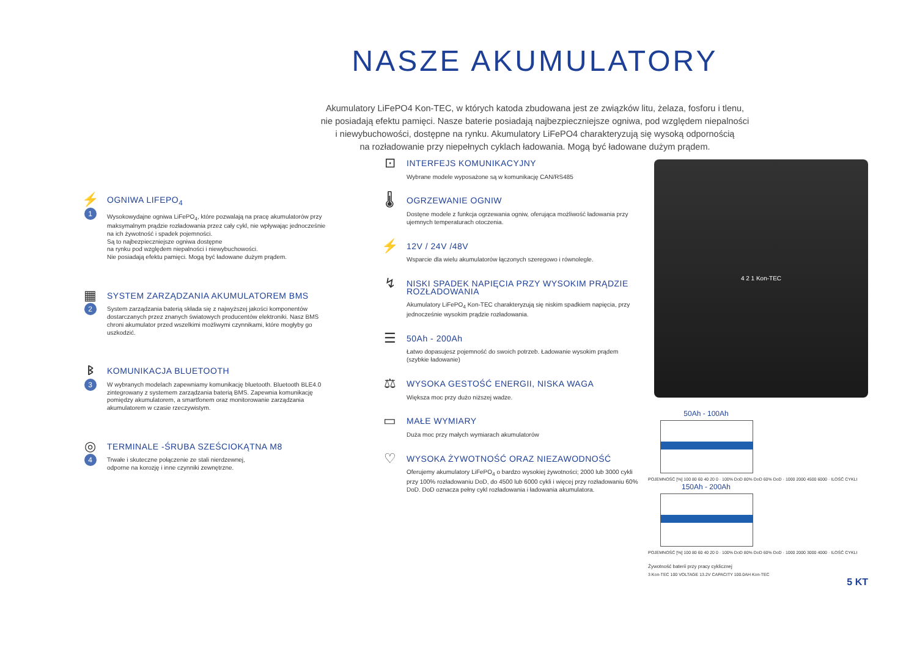NASZE AKUMULATORY
Akumulatory LiFePO4 Kon-TEC, w których katoda zbudowana jest ze związków litu, żelaza, fosforu i tlenu,
nie posiadają efektu pamięci. Nasze baterie posiadają najbezpieczniejsze ogniwa, pod względem niepalności
i niewybuchowości, dostępne na rynku. Akumulatory LiFePO4 charakteryzują się wysoką odpornością
na rozładowanie przy niepełnych cyklach ładowania. Mogą być ładowane dużym prądem.
⚡
1
OGNIWA LIFEPO<sub>4</sub>
Wysokowydajne ogniwa LiFePO<sub>4</sub>, które pozwalają na pracę akumulatorów przy maksymalnym prądzie rozładowania przez cały cykl, nie wpływając jednocześnie na ich żywotność i spadek pojemności.
Są to najbezpieczniejsze ogniwa dostępne
na rynku pod względem niepalności i niewybuchowości.
Nie posiadają efektu pamięci. Mogą być ładowane dużym prądem.
▦
2
SYSTEM ZARZĄDZANIA AKUMULATOREM BMS
System zarządzania baterią składa się z najwyższej jakości komponentów dostarczanych przez znanych światowych producentów elektroniki. Nasz BMS chroni akumulator przed wszelkimi możliwymi czynnikami, które mogłyby go uszkodzić.
ᛒ
3
KOMUNIKACJA BLUETOOTH
W wybranych modelach zapewniamy komunikację bluetooth. Bluetooth BLE4.0 zintegrowany z systemem zarządzania baterią BMS. Zapewnia komunikację pomiędzy akumulatorem, a smartfonem oraz monitorowanie zarządzania akumulatorem w czasie rzeczywistym.
◎
4
TERMINALE -ŚRUBA SZEŚCIOKĄTNA M8
Trwałe i skuteczne połączenie ze stali nierdzewnej,
odporne na korozję i inne czynniki zewnętrzne.
⊡
INTERFEJS KOMUNIKACYJNY
Wybrane modele wyposażone są w komunikację CAN/RS485
🌡
OGRZEWANIE OGNIW
Dostęne modele z funkcja ogrzewania ogniw, oferująca możliwość ładowania przy ujemnych temperaturach otoczenia.
⚡
12V / 24V /48V
Wsparcie dla wielu akumulatorów łączonych szeregowo i równolegle.
↯
NISKI SPADEK NAPIĘCIA PRZY WYSOKIM PRĄDZIE ROZŁADOWANIA
Akumulatory LiFePO<sub>4</sub> Kon-TEC charakteryzują się niskim spadkiem napięcia, przy jednocześnie wysokim prądzie rozładowania.
☰
50Ah - 200Ah
Łatwo dopasujesz pojemność do swoich potrzeb. Ładowanie wysokim prądem (szybkie ładowanie)
⚖
WYSOKA GESTOŚĆ ENERGII, NISKA WAGA
Większa moc przy dużo niższej wadze.
▭
MAŁE WYMIARY
Duża moc przy małych wymiarach akumulatorów
♡
WYSOKA ŻYWOTNOŚĆ ORAZ NIEZAWODNOŚĆ
Oferujemy akumulatory LiFePO<sub>4</sub> o bardzo wysokiej żywotności; 2000 lub 3000 cykli przy 100% rozładowaniu DoD, do 4500 lub 6000 cykli i więcej przy rozładowaniu 60% DoD. DoD oznacza pełny cykl rozładowania i ładowania akumulatora.
4 2 1 Kon-TEC
50Ah - 100Ah
POJEMNOŚĆ [%] 100 80 60 40 20 0 · 100% DoD 80% DoD 60% DoD · 1000 2000 4500 6000 · ILOŚĆ CYKLI
150Ah - 200Ah
POJEMNOŚĆ [%] 100 80 60 40 20 0 · 100% DoD 80% DoD 60% DoD · 1000 2000 3000 4000 · ILOŚĆ CYKLI
Żywotność baterii przy pracy cyklicznej
3 Kon-TEC 100 VOLTAGE 13.2V CAPACITY 100.0AH Kon-TEC
5 KT